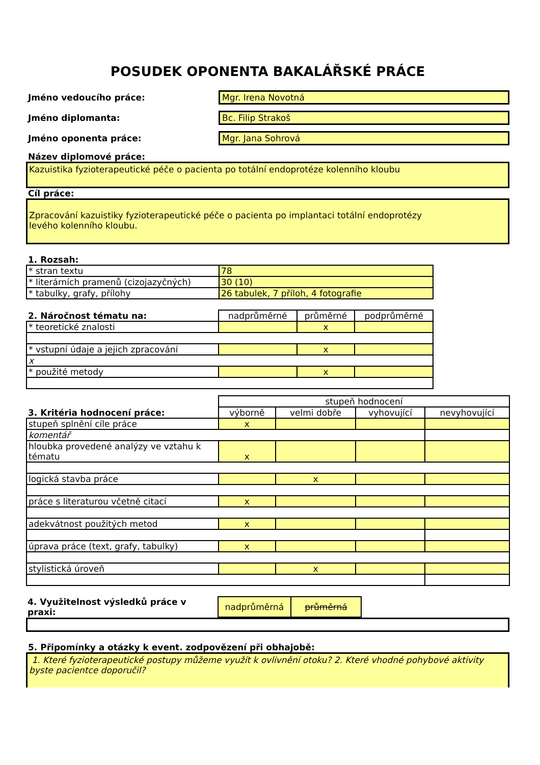POSUDEK OPONENTA BAKALÁŘSKÉ PRÁCE
Jméno vedoucího práce:
Mgr. Irena Novotná
Jméno diplomanta:
Bc. Filip Strakoš
Jméno oponenta práce:
Mgr. Jana Sohrová
Název diplomové práce:
Kazuistika fyzioterapeutické péče o pacienta po totální endoprotéze kolenního kloubu
Cíl práce:
Zpracování kazuistiky fyzioterapeutické péče o pacienta po implantaci totální endoprotézy
levého kolenního kloubu.
1. Rozsah:
| * stran textu | 78 |
| * literárních pramenů (cizojazyčných) | 30 (10) |
| * tabulky, grafy, přílohy | 26 tabulek, 7 příloh, 4 fotografie |
| 2. Náročnost tématu na: | nadprůměrné | průměrné | podprůměrné |
| --- | --- | --- | --- |
| * teoretické znalosti | | x | |
| * vstupní údaje a jejich zpracování | | x | |
| x | | | |
| * použité metody | | x | |
| 3. Kritéria hodnocení práce: | stupeň hodnocení | | | |
| --- | --- | --- | --- | --- |
| | výborně | velmi dobře | vyhovující | nevyhovující |
| stupeň splnění cíle práce | x | | | |
| komentář | | | | |
| hloubka provedené analýzy ve vztahu k tématu | x | | | |
| logická stavba práce | | x | | |
| práce s literaturou včetně citací | x | | | |
| adekvátnost použitých metod | x | | | |
| úprava práce (text, grafy, tabulky) | x | | | |
| stylistická úroveň | | x | | |
| 4. Využitelnost výsledků práce v praxi: | nadprůměrná | průměrná |
5. Připomínky a otázky k event. zodpovězení při obhajobě:
1. Které fyzioterapeutické postupy můžeme využít k ovlivnění otoku? 2. Které vhodné pohybové aktivity byste pacientce doporučil?